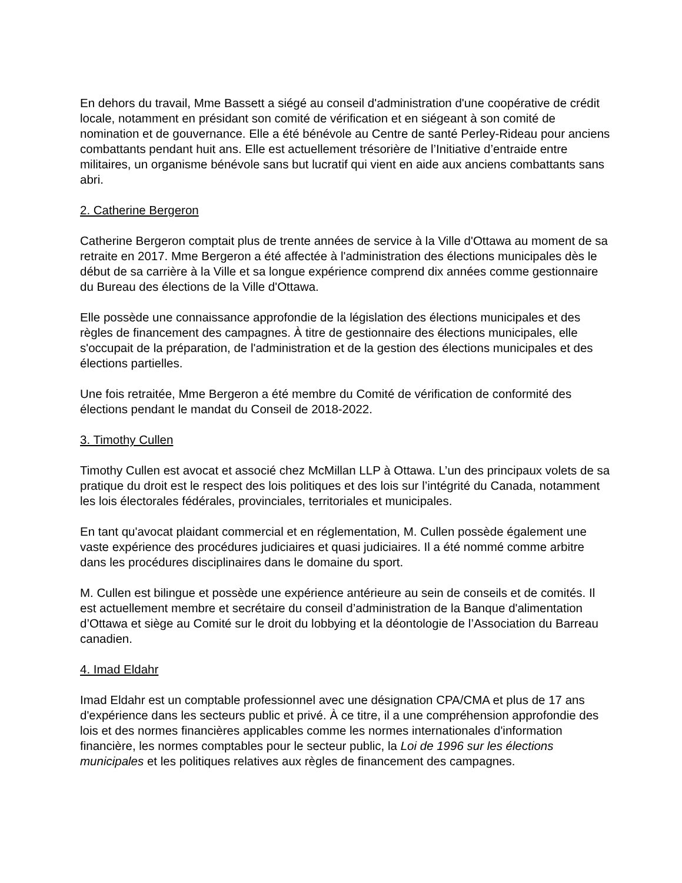En dehors du travail, Mme Bassett a siégé au conseil d'administration d'une coopérative de crédit locale, notamment en présidant son comité de vérification et en siégeant à son comité de nomination et de gouvernance. Elle a été bénévole au Centre de santé Perley-Rideau pour anciens combattants pendant huit ans. Elle est actuellement trésorière de l’Initiative d’entraide entre militaires, un organisme bénévole sans but lucratif qui vient en aide aux anciens combattants sans abri.
2. Catherine Bergeron
Catherine Bergeron comptait plus de trente années de service à la Ville d'Ottawa au moment de sa retraite en 2017. Mme Bergeron a été affectée à l'administration des élections municipales dès le début de sa carrière à la Ville et sa longue expérience comprend dix années comme gestionnaire du Bureau des élections de la Ville d'Ottawa.
Elle possède une connaissance approfondie de la législation des élections municipales et des règles de financement des campagnes. À titre de gestionnaire des élections municipales, elle s'occupait de la préparation, de l'administration et de la gestion des élections municipales et des élections partielles.
Une fois retraitée, Mme Bergeron a été membre du Comité de vérification de conformité des élections pendant le mandat du Conseil de 2018-2022.
3. Timothy Cullen
Timothy Cullen est avocat et associé chez McMillan LLP à Ottawa. L’un des principaux volets de sa pratique du droit est le respect des lois politiques et des lois sur l’intégrité du Canada, notamment les lois électorales fédérales, provinciales, territoriales et municipales.
En tant qu'avocat plaidant commercial et en réglementation, M. Cullen possède également une vaste expérience des procédures judiciaires et quasi judiciaires. Il a été nommé comme arbitre dans les procédures disciplinaires dans le domaine du sport.
M. Cullen est bilingue et possède une expérience antérieure au sein de conseils et de comités. Il est actuellement membre et secrétaire du conseil d’administration de la Banque d'alimentation d’Ottawa et siège au Comité sur le droit du lobbying et la déontologie de l’Association du Barreau canadien.
4. Imad Eldahr
Imad Eldahr est un comptable professionnel avec une désignation CPA/CMA et plus de 17 ans d'expérience dans les secteurs public et privé. À ce titre, il a une compréhension approfondie des lois et des normes financières applicables comme les normes internationales d'information financière, les normes comptables pour le secteur public, la Loi de 1996 sur les élections municipales et les politiques relatives aux règles de financement des campagnes.